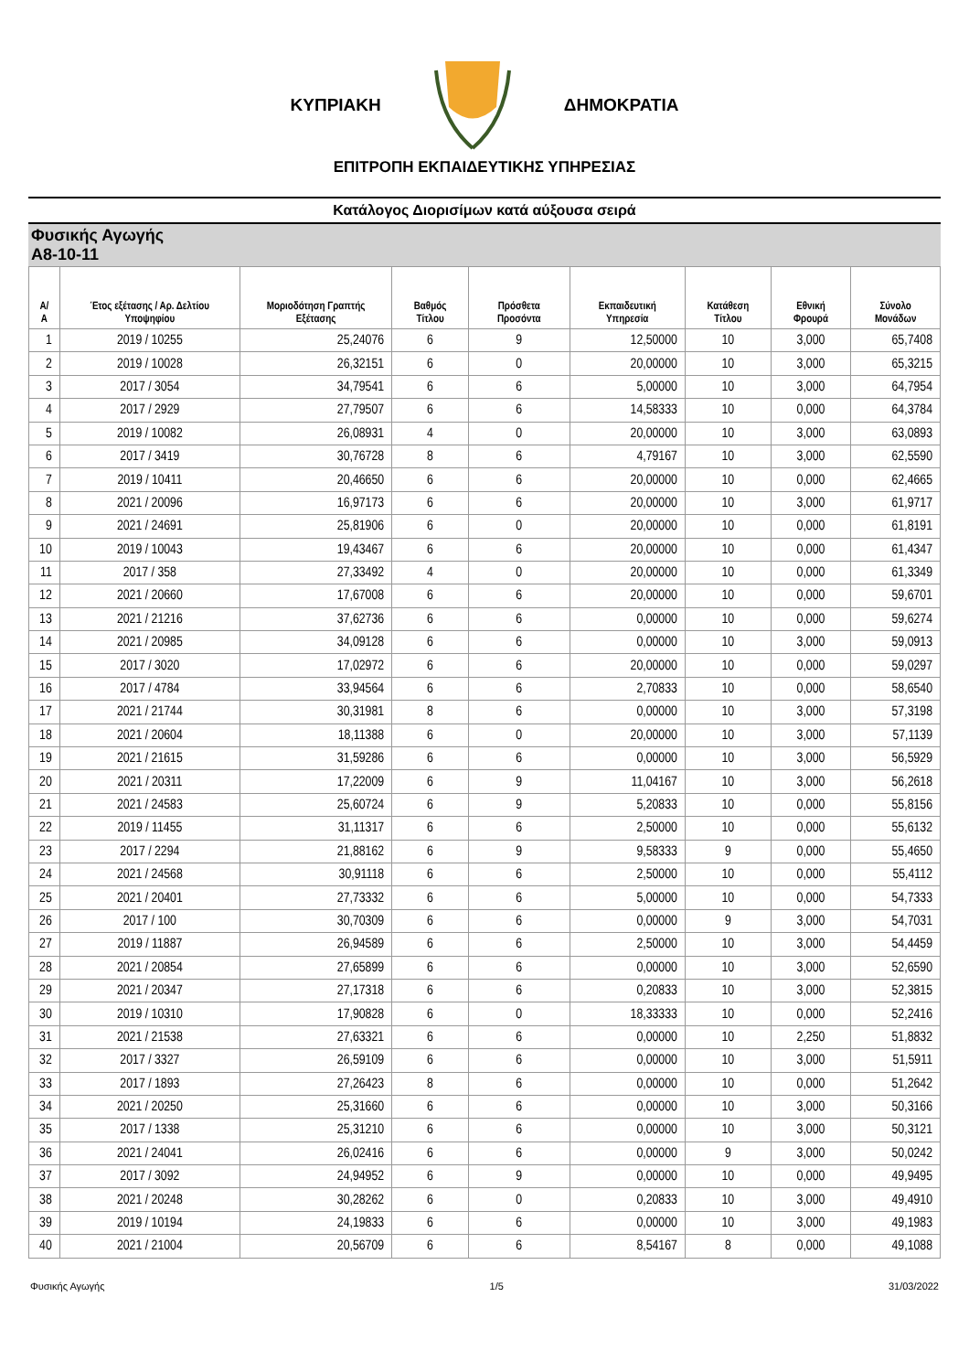ΚΥΠΡΙΑΚΗ ΔΗΜΟΚΡΑΤΙΑ
ΕΠΙΤΡΟΠΗ ΕΚΠΑΙΔΕΥΤΙΚΗΣ ΥΠΗΡΕΣΙΑΣ
Κατάλογος Διορισίμων κατά αύξουσα σειρά
Φυσικής Αγωγής
Α8-10-11
| Α/Α | Έτος εξέτασης / Αρ. Δελτίου Υποψηφίου | Μοριοδότηση Γραπτής Εξέτασης | Βαθμός Τίτλου | Πρόσθετα Προσόντα | Εκπαιδευτική Υπηρεσία | Κατάθεση Τίτλου | Εθνική Φρουρά | Σύνολο Μονάδων |
| --- | --- | --- | --- | --- | --- | --- | --- | --- |
| 1 | 2019 / 10255 | 25,24076 | 6 | 9 | 12,50000 | 10 | 3,000 | 65,7408 |
| 2 | 2019 / 10028 | 26,32151 | 6 | 0 | 20,00000 | 10 | 3,000 | 65,3215 |
| 3 | 2017 / 3054 | 34,79541 | 6 | 6 | 5,00000 | 10 | 3,000 | 64,7954 |
| 4 | 2017 / 2929 | 27,79507 | 6 | 6 | 14,58333 | 10 | 0,000 | 64,3784 |
| 5 | 2019 / 10082 | 26,08931 | 4 | 0 | 20,00000 | 10 | 3,000 | 63,0893 |
| 6 | 2017 / 3419 | 30,76728 | 8 | 6 | 4,79167 | 10 | 3,000 | 62,5590 |
| 7 | 2019 / 10411 | 20,46650 | 6 | 6 | 20,00000 | 10 | 0,000 | 62,4665 |
| 8 | 2021 / 20096 | 16,97173 | 6 | 6 | 20,00000 | 10 | 3,000 | 61,9717 |
| 9 | 2021 / 24691 | 25,81906 | 6 | 0 | 20,00000 | 10 | 0,000 | 61,8191 |
| 10 | 2019 / 10043 | 19,43467 | 6 | 6 | 20,00000 | 10 | 0,000 | 61,4347 |
| 11 | 2017 / 358 | 27,33492 | 4 | 0 | 20,00000 | 10 | 0,000 | 61,3349 |
| 12 | 2021 / 20660 | 17,67008 | 6 | 6 | 20,00000 | 10 | 0,000 | 59,6701 |
| 13 | 2021 / 21216 | 37,62736 | 6 | 6 | 0,00000 | 10 | 0,000 | 59,6274 |
| 14 | 2021 / 20985 | 34,09128 | 6 | 6 | 0,00000 | 10 | 3,000 | 59,0913 |
| 15 | 2017 / 3020 | 17,02972 | 6 | 6 | 20,00000 | 10 | 0,000 | 59,0297 |
| 16 | 2017 / 4784 | 33,94564 | 6 | 6 | 2,70833 | 10 | 0,000 | 58,6540 |
| 17 | 2021 / 21744 | 30,31981 | 8 | 6 | 0,00000 | 10 | 3,000 | 57,3198 |
| 18 | 2021 / 20604 | 18,11388 | 6 | 0 | 20,00000 | 10 | 3,000 | 57,1139 |
| 19 | 2021 / 21615 | 31,59286 | 6 | 6 | 0,00000 | 10 | 3,000 | 56,5929 |
| 20 | 2021 / 20311 | 17,22009 | 6 | 9 | 11,04167 | 10 | 3,000 | 56,2618 |
| 21 | 2021 / 24583 | 25,60724 | 6 | 9 | 5,20833 | 10 | 0,000 | 55,8156 |
| 22 | 2019 / 11455 | 31,11317 | 6 | 6 | 2,50000 | 10 | 0,000 | 55,6132 |
| 23 | 2017 / 2294 | 21,88162 | 6 | 9 | 9,58333 | 9 | 0,000 | 55,4650 |
| 24 | 2021 / 24568 | 30,91118 | 6 | 6 | 2,50000 | 10 | 0,000 | 55,4112 |
| 25 | 2021 / 20401 | 27,73332 | 6 | 6 | 5,00000 | 10 | 0,000 | 54,7333 |
| 26 | 2017 / 100 | 30,70309 | 6 | 6 | 0,00000 | 9 | 3,000 | 54,7031 |
| 27 | 2019 / 11887 | 26,94589 | 6 | 6 | 2,50000 | 10 | 3,000 | 54,4459 |
| 28 | 2021 / 20854 | 27,65899 | 6 | 6 | 0,00000 | 10 | 3,000 | 52,6590 |
| 29 | 2021 / 20347 | 27,17318 | 6 | 6 | 0,20833 | 10 | 3,000 | 52,3815 |
| 30 | 2019 / 10310 | 17,90828 | 6 | 0 | 18,33333 | 10 | 0,000 | 52,2416 |
| 31 | 2021 / 21538 | 27,63321 | 6 | 6 | 0,00000 | 10 | 2,250 | 51,8832 |
| 32 | 2017 / 3327 | 26,59109 | 6 | 6 | 0,00000 | 10 | 3,000 | 51,5911 |
| 33 | 2017 / 1893 | 27,26423 | 8 | 6 | 0,00000 | 10 | 0,000 | 51,2642 |
| 34 | 2021 / 20250 | 25,31660 | 6 | 6 | 0,00000 | 10 | 3,000 | 50,3166 |
| 35 | 2017 / 1338 | 25,31210 | 6 | 6 | 0,00000 | 10 | 3,000 | 50,3121 |
| 36 | 2021 / 24041 | 26,02416 | 6 | 6 | 0,00000 | 9 | 3,000 | 50,0242 |
| 37 | 2017 / 3092 | 24,94952 | 6 | 9 | 0,00000 | 10 | 0,000 | 49,9495 |
| 38 | 2021 / 20248 | 30,28262 | 6 | 0 | 0,20833 | 10 | 3,000 | 49,4910 |
| 39 | 2019 / 10194 | 24,19833 | 6 | 6 | 0,00000 | 10 | 3,000 | 49,1983 |
| 40 | 2021 / 21004 | 20,56709 | 6 | 6 | 8,54167 | 8 | 0,000 | 49,1088 |
Φυσικής Αγωγής 1/5 31/03/2022